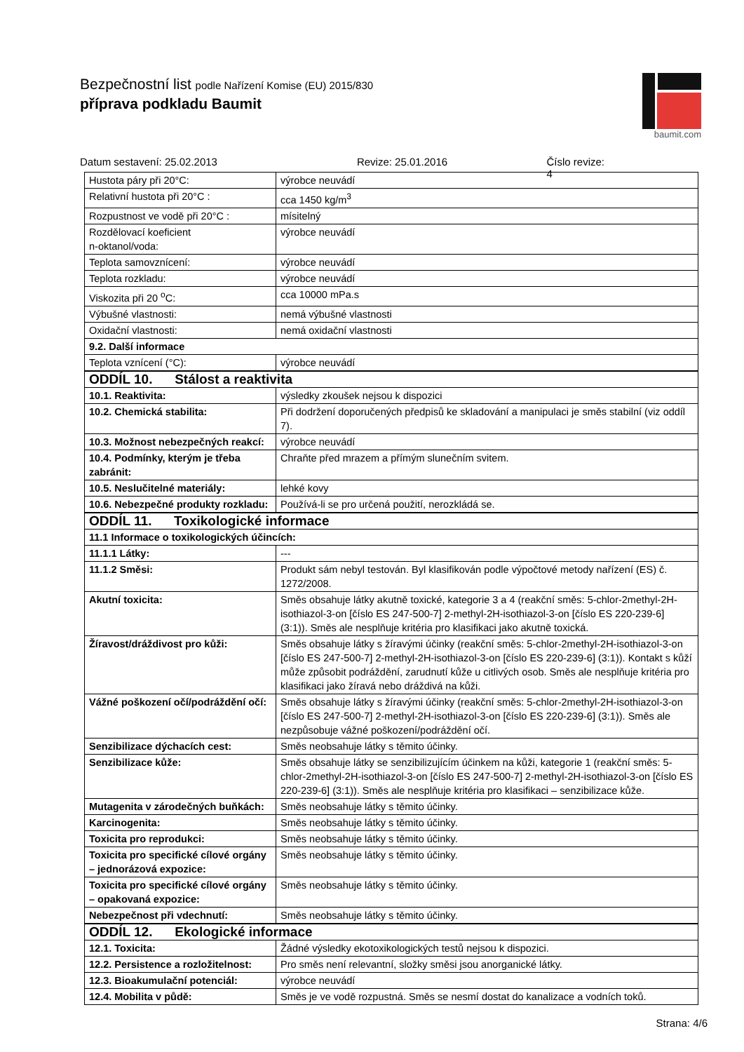Bezpečnostní list podle Nařízení Komise (EU) 2015/830
příprava podkladu Baumit
baumit.com
Datum sestavení: 25.02.2013 Revize: 25.01.2016 Číslo revize: 4
| Hustota páry při 20°C: | výrobce neuvádí |
| Relativní hustota při 20°C : | cca 1450 kg/m<sup>3</sup> |
| Rozpustnost ve vodě při 20°C : | mísitelný |
| Rozdělovací koeficient n-oktanol/voda: | výrobce neuvádí |
| Teplota samovznícení: | výrobce neuvádí |
| Teplota rozkladu: | výrobce neuvádí |
| Viskozita při 20 <sup>o</sup>C: | cca 10000 mPa.s |
| Výbušné vlastnosti: | nemá výbušné vlastnosti |
| Oxidační vlastnosti: | nemá oxidační vlastnosti |
| 9.2. Další informace | |
| Teplota vznícení (°C): | výrobce neuvádí |
| ODDÍL 10. Stálost a reaktivita | |
| 10.1. Reaktivita: | výsledky zkoušek nejsou k dispozici |
| 10.2. Chemická stabilita: | Při dodržení doporučených předpisů ke skladování a manipulaci je směs stabilní (viz oddíl 7). |
| 10.3. Možnost nebezpečných reakcí: | výrobce neuvádí |
| 10.4. Podmínky, kterým je třeba zabránit: | Chraňte před mrazem a přímým slunečním svitem. |
| 10.5. Neslučitelné materiály: | lehké kovy |
| 10.6. Nebezpečné produkty rozkladu: | Používá-li se pro určená použití, nerozkládá se. |
| ODDÍL 11. Toxikologické informace | |
| 11.1 Informace o toxikologických účincích: | |
| 11.1.1 Látky: | --- |
| 11.1.2 Směsi: | Produkt sám nebyl testován. Byl klasifikován podle výpočtové metody nařízení (ES) č. 1272/2008. |
| Akutní toxicita: | Směs obsahuje látky akutně toxické, kategorie 3 a 4 (reakční směs: 5-chlor-2methyl-2H-isothiazol-3-on [číslo ES 247-500-7] 2-methyl-2H-isothiazol-3-on [číslo ES 220-239-6] (3:1)). Směs ale nesplňuje kritéria pro klasifikaci jako akutně toxická. |
| Žíravost/dráždivost pro kůži: | Směs obsahuje látky s žíravými účinky (reakční směs: 5-chlor-2methyl-2H-isothiazol-3-on [číslo ES 247-500-7] 2-methyl-2H-isothiazol-3-on [číslo ES 220-239-6] (3:1)). Kontakt s kůží může způsobit podráždění, zarudnutí kůže u citlivých osob. Směs ale nesplňuje kritéria pro klasifikaci jako žíravá nebo dráždivá na kůži. |
| Vážné poškození očí/podráždění očí: | Směs obsahuje látky s žíravými účinky (reakční směs: 5-chlor-2methyl-2H-isothiazol-3-on [číslo ES 247-500-7] 2-methyl-2H-isothiazol-3-on [číslo ES 220-239-6] (3:1)). Směs ale nezpůsobuje vážné poškození/podráždění očí. |
| Senzibilizace dýchacích cest: | Směs neobsahuje látky s těmito účinky. |
| Senzibilizace kůže: | Směs obsahuje látky se senzibilizujícím účinkem na kůži, kategorie 1 (reakční směs: 5-chlor-2methyl-2H-isothiazol-3-on [číslo ES 247-500-7] 2-methyl-2H-isothiazol-3-on [číslo ES 220-239-6] (3:1)). Směs ale nesplňuje kritéria pro klasifikaci – senzibilizace kůže. |
| Mutagenita v zárodečných buňkách: | Směs neobsahuje látky s těmito účinky. |
| Karcinogenita: | Směs neobsahuje látky s těmito účinky. |
| Toxicita pro reprodukci: | Směs neobsahuje látky s těmito účinky. |
| Toxicita pro specifické cílové orgány – jednorázová expozice: | Směs neobsahuje látky s těmito účinky. |
| Toxicita pro specifické cílové orgány – opakovaná expozice: | Směs neobsahuje látky s těmito účinky. |
| Nebezpečnost při vdechnutí: | Směs neobsahuje látky s těmito účinky. |
| ODDÍL 12. Ekologické informace | |
| 12.1. Toxicita: | Žádné výsledky ekotoxikologických testů nejsou k dispozici. |
| 12.2. Persistence a rozložitelnost: | Pro směs není relevantní, složky směsi jsou anorganické látky. |
| 12.3. Bioakumulační potenciál: | výrobce neuvádí |
| 12.4. Mobilita v půdě: | Směs je ve vodě rozpustná. Směs se nesmí dostat do kanalizace a vodních toků. |
Strana: 4/6